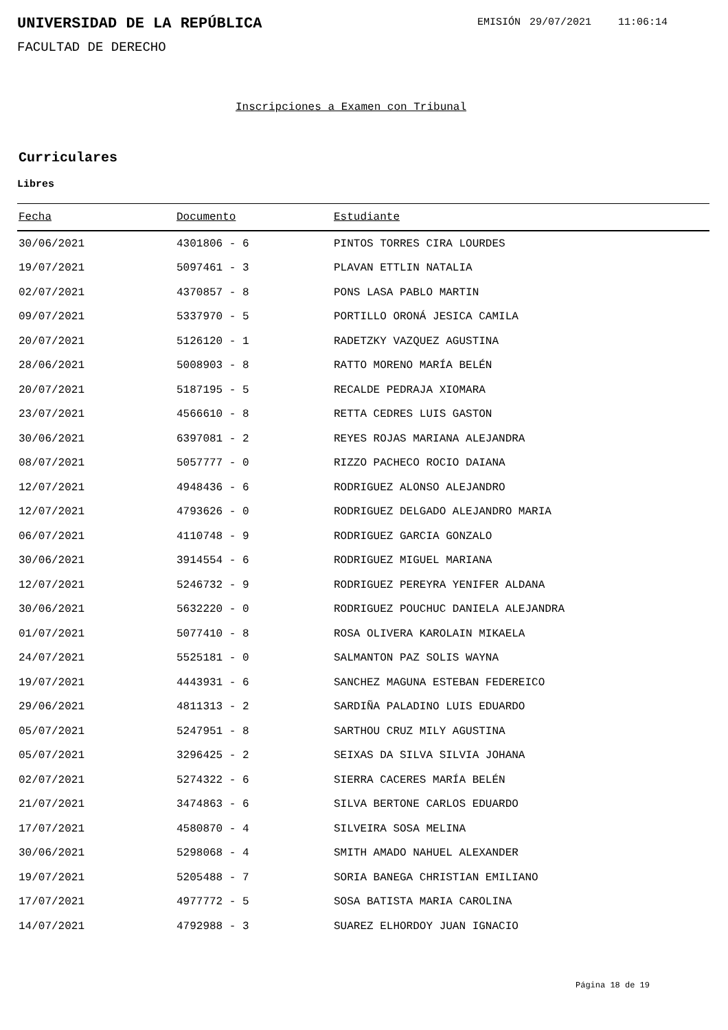UNIVERSIDAD DE LA REPÚBLICA EMISIÓN 29/07/2021 11:06:14
FACULTAD DE DERECHO
Inscripciones a Examen con Tribunal
Curriculares
Libres
| Fecha | Documento | Estudiante |
| --- | --- | --- |
| 30/06/2021 | 4301806 - 6 | PINTOS TORRES CIRA LOURDES |
| 19/07/2021 | 5097461 - 3 | PLAVAN ETTLIN NATALIA |
| 02/07/2021 | 4370857 - 8 | PONS LASA PABLO MARTIN |
| 09/07/2021 | 5337970 - 5 | PORTILLO ORONÁ JESICA CAMILA |
| 20/07/2021 | 5126120 - 1 | RADETZKY VAZQUEZ AGUSTINA |
| 28/06/2021 | 5008903 - 8 | RATTO MORENO MARÍA BELÉN |
| 20/07/2021 | 5187195 - 5 | RECALDE PEDRAJA XIOMARA |
| 23/07/2021 | 4566610 - 8 | RETTA CEDRES LUIS GASTON |
| 30/06/2021 | 6397081 - 2 | REYES ROJAS MARIANA ALEJANDRA |
| 08/07/2021 | 5057777 - 0 | RIZZO PACHECO ROCIO DAIANA |
| 12/07/2021 | 4948436 - 6 | RODRIGUEZ ALONSO ALEJANDRO |
| 12/07/2021 | 4793626 - 0 | RODRIGUEZ DELGADO ALEJANDRO MARIA |
| 06/07/2021 | 4110748 - 9 | RODRIGUEZ GARCIA GONZALO |
| 30/06/2021 | 3914554 - 6 | RODRIGUEZ MIGUEL MARIANA |
| 12/07/2021 | 5246732 - 9 | RODRIGUEZ PEREYRA YENIFER ALDANA |
| 30/06/2021 | 5632220 - 0 | RODRIGUEZ POUCHUC DANIELA ALEJANDRA |
| 01/07/2021 | 5077410 - 8 | ROSA OLIVERA KAROLAIN MIKAELA |
| 24/07/2021 | 5525181 - 0 | SALMANTON PAZ SOLIS WAYNA |
| 19/07/2021 | 4443931 - 6 | SANCHEZ MAGUNA ESTEBAN FEDEREICO |
| 29/06/2021 | 4811313 - 2 | SARDIÑA PALADINO LUIS EDUARDO |
| 05/07/2021 | 5247951 - 8 | SARTHOU CRUZ MILY AGUSTINA |
| 05/07/2021 | 3296425 - 2 | SEIXAS DA SILVA SILVIA JOHANA |
| 02/07/2021 | 5274322 - 6 | SIERRA CACERES MARÍA BELÉN |
| 21/07/2021 | 3474863 - 6 | SILVA BERTONE CARLOS EDUARDO |
| 17/07/2021 | 4580870 - 4 | SILVEIRA SOSA MELINA |
| 30/06/2021 | 5298068 - 4 | SMITH AMADO NAHUEL ALEXANDER |
| 19/07/2021 | 5205488 - 7 | SORIA BANEGA CHRISTIAN EMILIANO |
| 17/07/2021 | 4977772 - 5 | SOSA BATISTA MARIA CAROLINA |
| 14/07/2021 | 4792988 - 3 | SUAREZ ELHORDOY JUAN IGNACIO |
Página 18 de 19